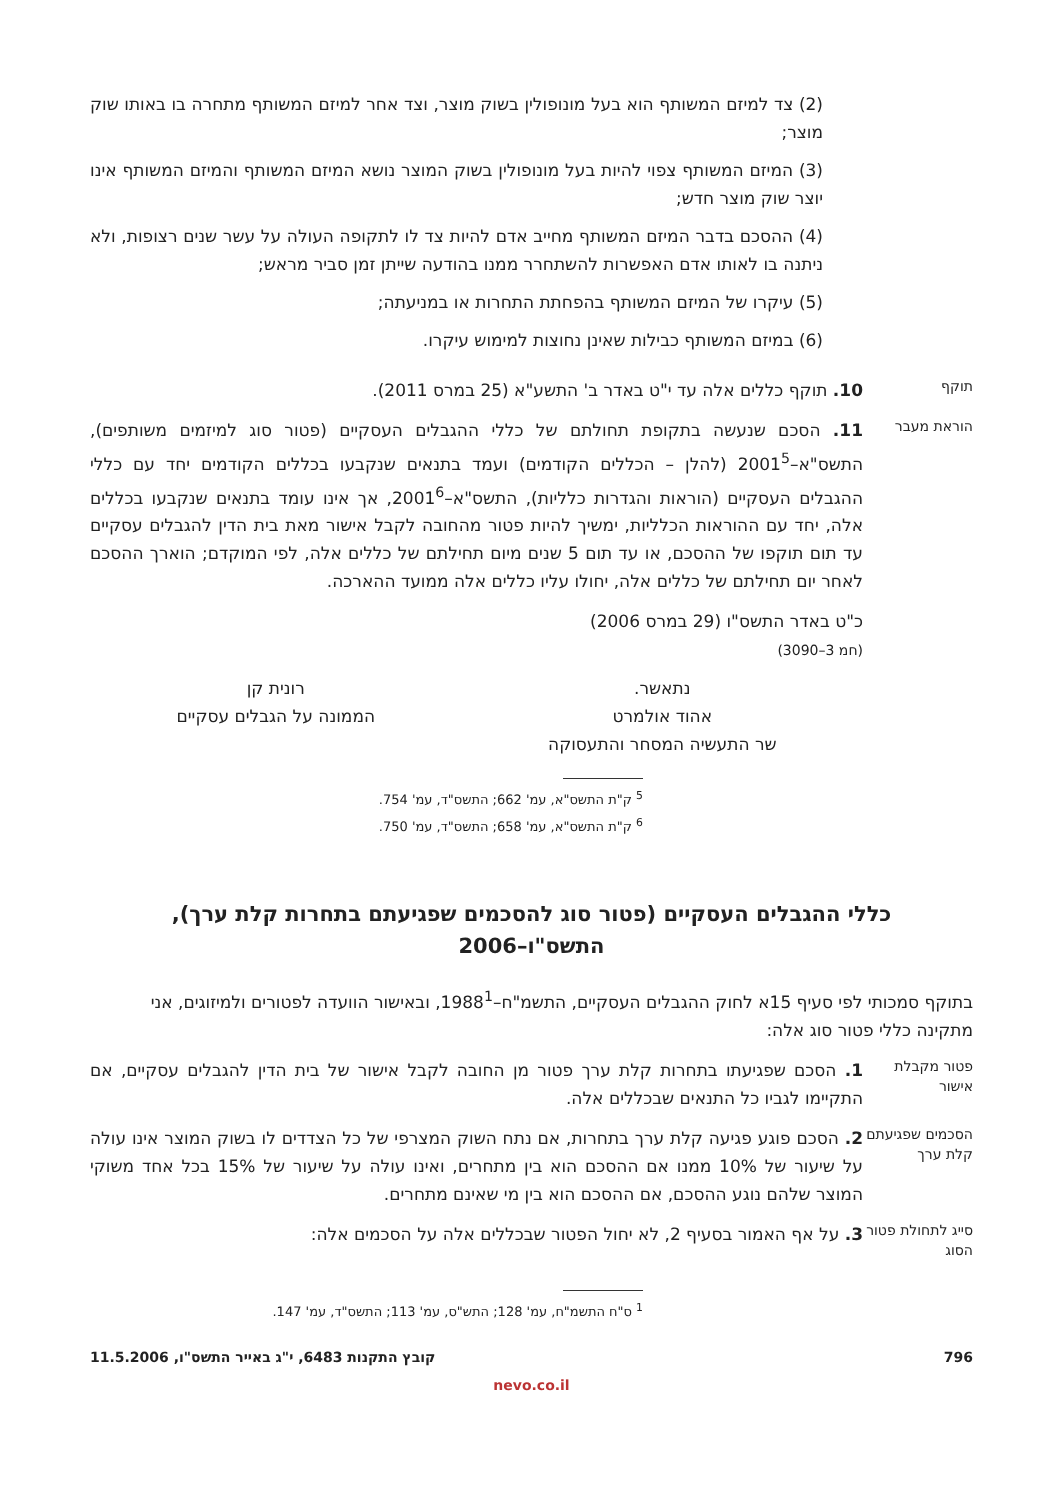(2) צד למיזם המשותף הוא בעל מונופולין בשוק מוצר, וצד אחר למיזם המשותף מתחרה בו באותו שוק מוצר;
(3) המיזם המשותף צפוי להיות בעל מונופולין בשוק המוצר נושא המיזם המשותף והמיזם המשותף אינו יוצר שוק מוצר חדש;
(4) ההסכם בדבר המיזם המשותף מחייב אדם להיות צד לו לתקופה העולה על עשר שנים רצופות, ולא ניתנה בו לאותו אדם האפשרות להשתחרר ממנו בהודעה שייתן זמן סביר מראש;
(5) עיקרו של המיזם המשותף בהפחתת התחרות או במניעתה;
(6) במיזם המשותף כבילות שאינן נחוצות למימוש עיקרו.
תוקף
10. תוקף כללים אלה עד י"ט באדר ב' התשע"א (25 במרס 2011).
הוראת מעבר
11. הסכם שנעשה בתקופת תחולתם של כללי ההגבלים העסקיים (פטור סוג למיזמים משותפים), התשס"א–2001<sup>5</sup> (להלן – הכללים הקודמים) ועמד בתנאים שנקבעו בכללים הקודמים יחד עם כללי ההגבלים העסקיים (הוראות והגדרות כלליות), התשס"א–2001<sup>6</sup>, אך אינו עומד בתנאים שנקבעו בכללים אלה, יחד עם ההוראות הכלליות, ימשיך להיות פטור מהחובה לקבל אישור מאת בית הדין להגבלים עסקיים עד תום תוקפו של ההסכם, או עד תום 5 שנים מיום תחילתם של כללים אלה, לפי המוקדם; הוארך ההסכם לאחר יום תחילתם של כללים אלה, יחולו עליו כללים אלה ממועד ההארכה.
כ"ט באדר התשס"ו (29 במרס 2006)
(חמ 3–3090)
נתאשר.
אהוד אולמרט
שר התעשיה המסחר והתעסוקה
רונית קן
הממונה על הגבלים עסקיים
<sup>5</sup> ק"ת התשס"א, עמ' 662; התשס"ד, עמ' 754.
<sup>6</sup> ק"ת התשס"א, עמ' 658; התשס"ד, עמ' 750.
כללי ההגבלים העסקיים (פטור סוג להסכמים שפגיעתם בתחרות קלת ערך),
התשס"ו–2006
בתוקף סמכותי לפי סעיף 15א לחוק ההגבלים העסקיים, התשמ"ח–1988<sup>1</sup>, ובאישור הוועדה לפטורים ולמיזוגים, אני מתקינה כללי פטור סוג אלה:
פטור מקבלת אישור
1. הסכם שפגיעתו בתחרות קלת ערך פטור מן החובה לקבל אישור של בית הדין להגבלים עסקיים, אם התקיימו לגביו כל התנאים שבכללים אלה.
הסכמים שפגיעתם קלת ערך
2. הסכם פוגע פגיעה קלת ערך בתחרות, אם נתח השוק המצרפי של כל הצדדים לו בשוק המוצר אינו עולה על שיעור של 10% ממנו אם ההסכם הוא בין מתחרים, ואינו עולה על שיעור של 15% בכל אחד משוקי המוצר שלהם נוגע ההסכם, אם ההסכם הוא בין מי שאינם מתחרים.
סייג לתחולת פטור הסוג
3. על אף האמור בסעיף 2, לא יחול הפטור שבכללים אלה על הסכמים אלה:
<sup>1</sup> ס"ח התשמ"ח, עמ' 128; התש"ס, עמ' 113; התשס"ד, עמ' 147.
796 קובץ התקנות 6483, י"ג באייר התשס"ו, 11.5.2006
nevo.co.il